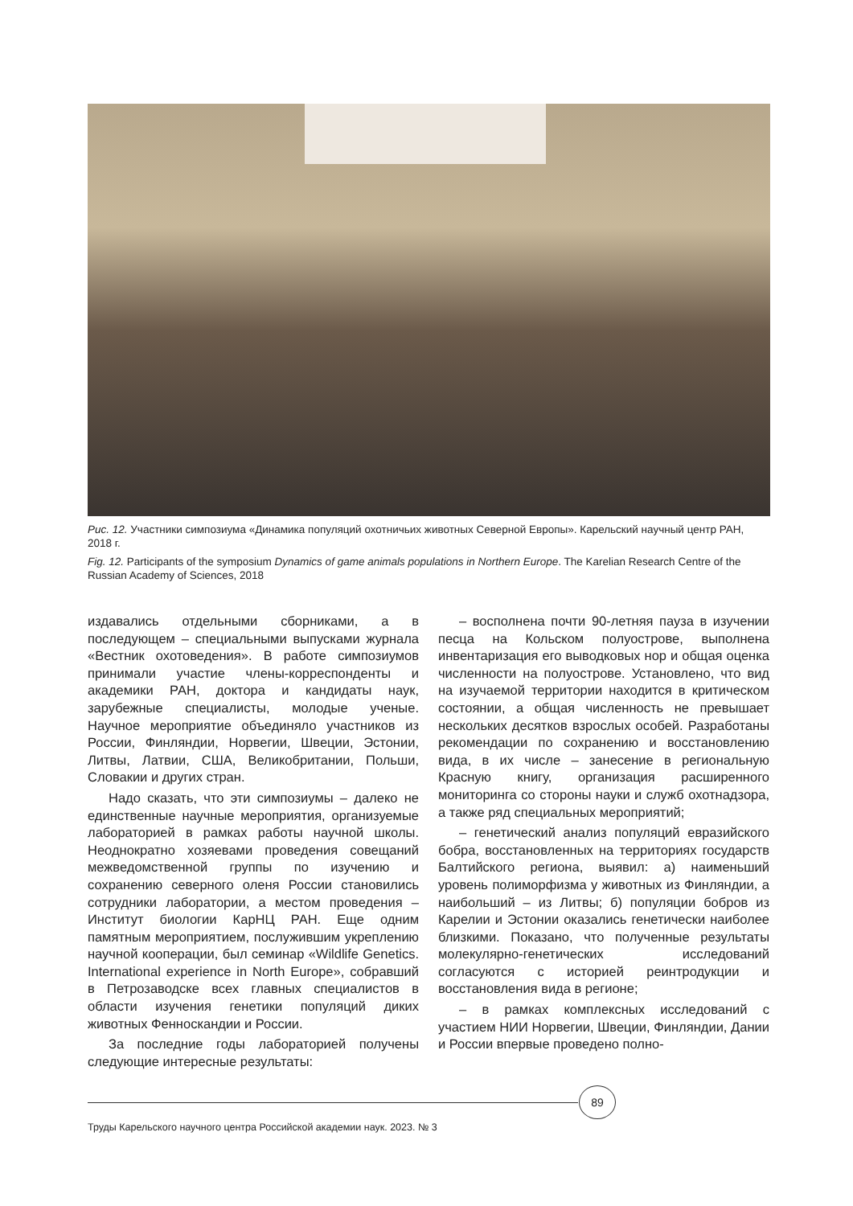Рис. 12. Участники симпозиума «Динамика популяций охотничьих животных Северной Европы». Карельский научный центр РАН, 2018 г.
Fig. 12. Participants of the symposium Dynamics of game animals populations in Northern Europe. The Karelian Research Centre of the Russian Academy of Sciences, 2018
издавались отдельными сборниками, а в последующем – специальными выпусками журнала «Вестник охотоведения». В работе симпозиумов принимали участие члены-корреспонденты и академики РАН, доктора и кандидаты наук, зарубежные специалисты, молодые ученые. Научное мероприятие объединяло участников из России, Финляндии, Норвегии, Швеции, Эстонии, Литвы, Латвии, США, Великобритании, Польши, Словакии и других стран.
Надо сказать, что эти симпозиумы – далеко не единственные научные мероприятия, организуемые лабораторией в рамках работы научной школы. Неоднократно хозяевами проведения совещаний межведомственной группы по изучению и сохранению северного оленя России становились сотрудники лаборатории, а местом проведения – Институт биологии КарНЦ РАН. Еще одним памятным мероприятием, послужившим укреплению научной кооперации, был семинар «Wildlife Genetics. International experience in North Europe», собравший в Петрозаводске всех главных специалистов в области изучения генетики популяций диких животных Фенноскандии и России.
За последние годы лабораторией получены следующие интересные результаты:
– восполнена почти 90-летняя пауза в изучении песца на Кольском полуострове, выполнена инвентаризация его выводковых нор и общая оценка численности на полуострове. Установлено, что вид на изучаемой территории находится в критическом состоянии, а общая численность не превышает нескольких десятков взрослых особей. Разработаны рекомендации по сохранению и восстановлению вида, в их числе – занесение в региональную Красную книгу, организация расширенного мониторинга со стороны науки и служб охотнадзора, а также ряд специальных мероприятий;
– генетический анализ популяций евразийского бобра, восстановленных на территориях государств Балтийского региона, выявил: а) наименьший уровень полиморфизма у животных из Финляндии, а наибольший – из Литвы; б) популяции бобров из Карелии и Эстонии оказались генетически наиболее близкими. Показано, что полученные результаты молекулярно-генетических исследований согласуются с историей реинтродукции и восстановления вида в регионе;
– в рамках комплексных исследований с участием НИИ Норвегии, Швеции, Финляндии, Дании и России впервые проведено полно-
89
Труды Карельского научного центра Российской академии наук. 2023. № 3